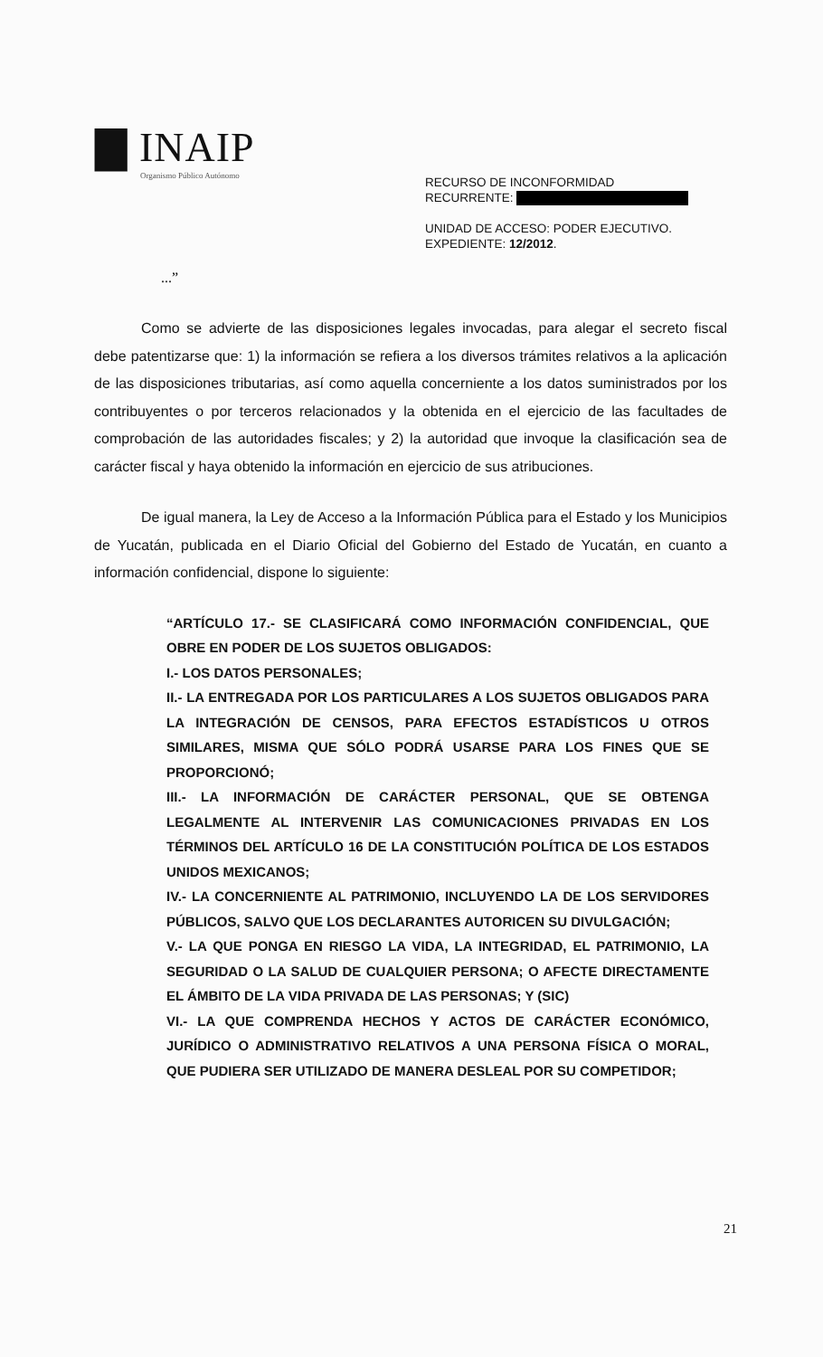▇ INAIP
Organismo Público Autónomo
RECURSO DE INCONFORMIDAD
RECURRENTE:
UNIDAD DE ACCESO: PODER EJECUTIVO.
EXPEDIENTE: 12/2012.
...”
Como se advierte de las disposiciones legales invocadas, para alegar el secreto fiscal debe patentizarse que: 1) la información se refiera a los diversos trámites relativos a la aplicación de las disposiciones tributarias, así como aquella concerniente a los datos suministrados por los contribuyentes o por terceros relacionados y la obtenida en el ejercicio de las facultades de comprobación de las autoridades fiscales; y 2) la autoridad que invoque la clasificación sea de carácter fiscal y haya obtenido la información en ejercicio de sus atribuciones.
De igual manera, la Ley de Acceso a la Información Pública para el Estado y los Municipios de Yucatán, publicada en el Diario Oficial del Gobierno del Estado de Yucatán, en cuanto a información confidencial, dispone lo siguiente:
“ARTÍCULO 17.- SE CLASIFICARÁ COMO INFORMACIÓN CONFIDENCIAL, QUE OBRE EN PODER DE LOS SUJETOS OBLIGADOS:
I.- LOS DATOS PERSONALES;
II.- LA ENTREGADA POR LOS PARTICULARES A LOS SUJETOS OBLIGADOS PARA LA INTEGRACIÓN DE CENSOS, PARA EFECTOS ESTADÍSTICOS U OTROS SIMILARES, MISMA QUE SÓLO PODRÁ USARSE PARA LOS FINES QUE SE PROPORCIONÓ;
III.- LA INFORMACIÓN DE CARÁCTER PERSONAL, QUE SE OBTENGA LEGALMENTE AL INTERVENIR LAS COMUNICACIONES PRIVADAS EN LOS TÉRMINOS DEL ARTÍCULO 16 DE LA CONSTITUCIÓN POLÍTICA DE LOS ESTADOS UNIDOS MEXICANOS;
IV.- LA CONCERNIENTE AL PATRIMONIO, INCLUYENDO LA DE LOS SERVIDORES PÚBLICOS, SALVO QUE LOS DECLARANTES AUTORICEN SU DIVULGACIÓN;
V.- LA QUE PONGA EN RIESGO LA VIDA, LA INTEGRIDAD, EL PATRIMONIO, LA SEGURIDAD O LA SALUD DE CUALQUIER PERSONA; O AFECTE DIRECTAMENTE EL ÁMBITO DE LA VIDA PRIVADA DE LAS PERSONAS; Y (SIC)
VI.- LA QUE COMPRENDA HECHOS Y ACTOS DE CARÁCTER ECONÓMICO, JURÍDICO O ADMINISTRATIVO RELATIVOS A UNA PERSONA FÍSICA O MORAL, QUE PUDIERA SER UTILIZADO DE MANERA DESLEAL POR SU COMPETIDOR;
21